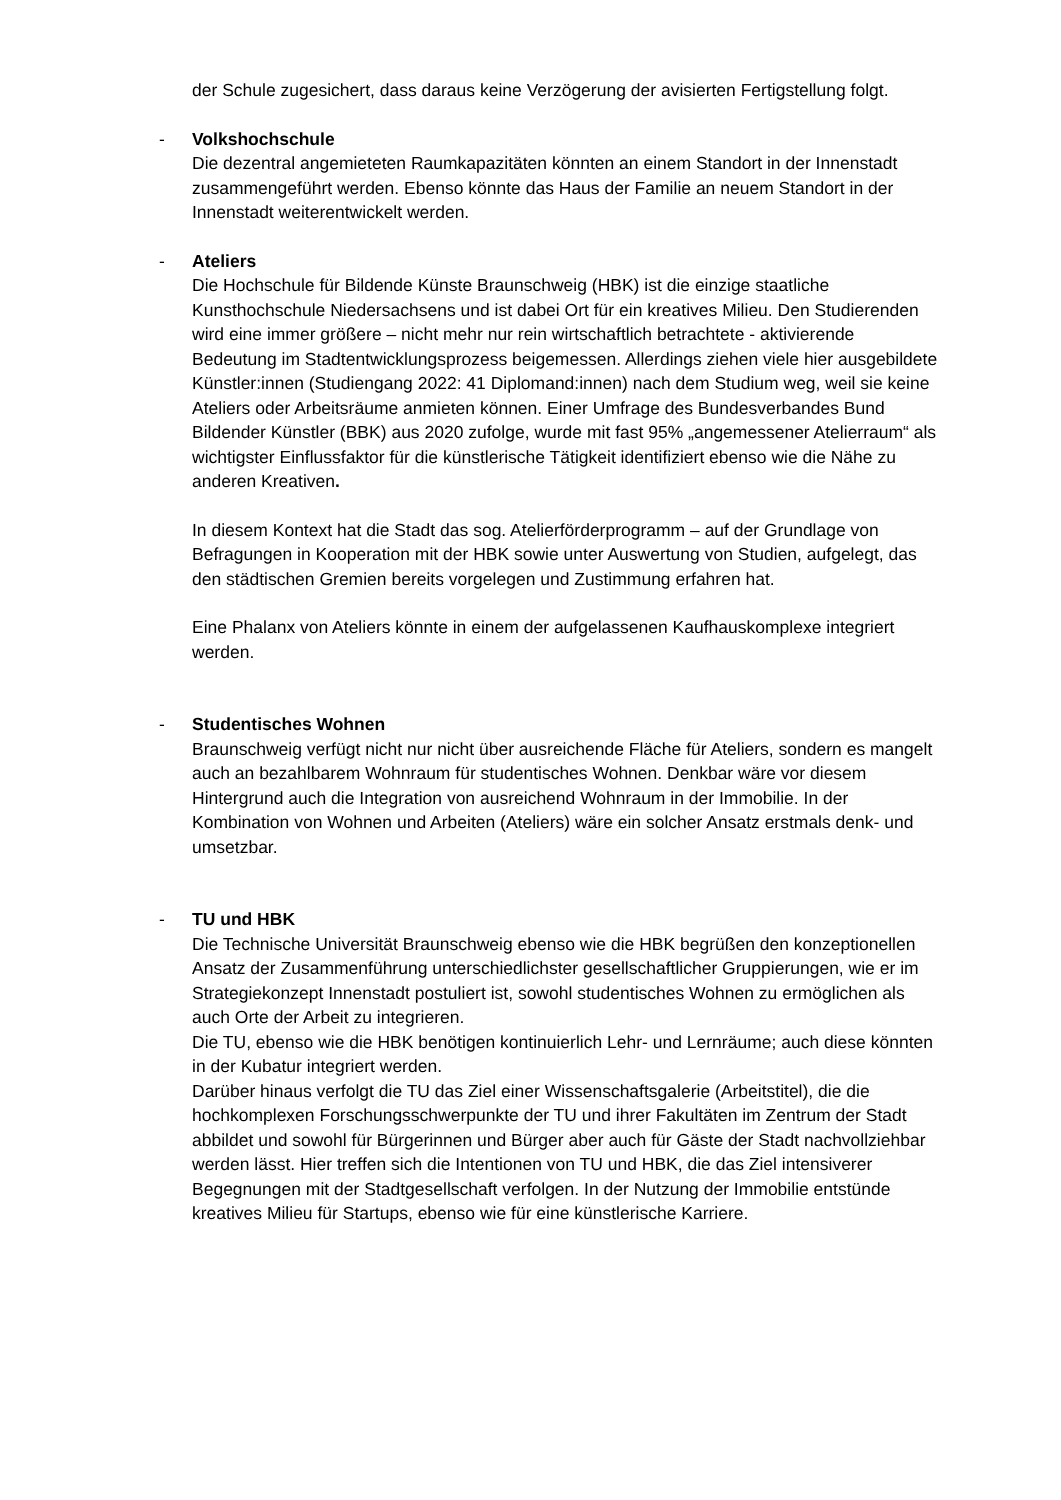der Schule zugesichert, dass daraus keine Verzögerung der avisierten Fertigstellung folgt.
- Volkshochschule
Die dezentral angemieteten Raumkapazitäten könnten an einem Standort in der Innenstadt zusammengeführt werden. Ebenso könnte das Haus der Familie an neuem Standort in der Innenstadt weiterentwickelt werden.
- Ateliers
Die Hochschule für Bildende Künste Braunschweig (HBK) ist die einzige staatliche Kunsthochschule Niedersachsens und ist dabei Ort für ein kreatives Milieu. Den Studierenden wird eine immer größere – nicht mehr nur rein wirtschaftlich betrachtete - aktivierende Bedeutung im Stadtentwicklungsprozess beigemessen. Allerdings ziehen viele hier ausgebildete Künstler:innen (Studiengang 2022: 41 Diplomand:innen) nach dem Studium weg, weil sie keine Ateliers oder Arbeitsräume anmieten können. Einer Umfrage des Bundesverbandes Bund Bildender Künstler (BBK) aus 2020 zufolge, wurde mit fast 95% „angemessener Atelierraum“ als wichtigster Einflussfaktor für die künstlerische Tätigkeit identifiziert ebenso wie die Nähe zu anderen Kreativen.
In diesem Kontext hat die Stadt das sog. Atelierförderprogramm – auf der Grundlage von Befragungen in Kooperation mit der HBK sowie unter Auswertung von Studien, aufgelegt, das den städtischen Gremien bereits vorgelegen und Zustimmung erfahren hat.
Eine Phalanx von Ateliers könnte in einem der aufgelassenen Kaufhauskomplexe integriert werden.
- Studentisches Wohnen
Braunschweig verfügt nicht nur nicht über ausreichende Fläche für Ateliers, sondern es mangelt auch an bezahlbarem Wohnraum für studentisches Wohnen. Denkbar wäre vor diesem Hintergrund auch die Integration von ausreichend Wohnraum in der Immobilie. In der Kombination von Wohnen und Arbeiten (Ateliers) wäre ein solcher Ansatz erstmals denk- und umsetzbar.
- TU und HBK
Die Technische Universität Braunschweig ebenso wie die HBK begrüßen den konzeptionellen Ansatz der Zusammenführung unterschiedlichster gesellschaftlicher Gruppierungen, wie er im Strategiekonzept Innenstadt postuliert ist, sowohl studentisches Wohnen zu ermöglichen als auch Orte der Arbeit zu integrieren.
Die TU, ebenso wie die HBK benötigen kontinuierlich Lehr- und Lernräume; auch diese könnten in der Kubatur integriert werden.
Darüber hinaus verfolgt die TU das Ziel einer Wissenschaftsgalerie (Arbeitstitel), die die hochkomplexen Forschungsschwerpunkte der TU und ihrer Fakultäten im Zentrum der Stadt abbildet und sowohl für Bürgerinnen und Bürger aber auch für Gäste der Stadt nachvollziehbar werden lässt. Hier treffen sich die Intentionen von TU und HBK, die das Ziel intensiverer Begegnungen mit der Stadtgesellschaft verfolgen. In der Nutzung der Immobilie entstünde kreatives Milieu für Startups, ebenso wie für eine künstlerische Karriere.